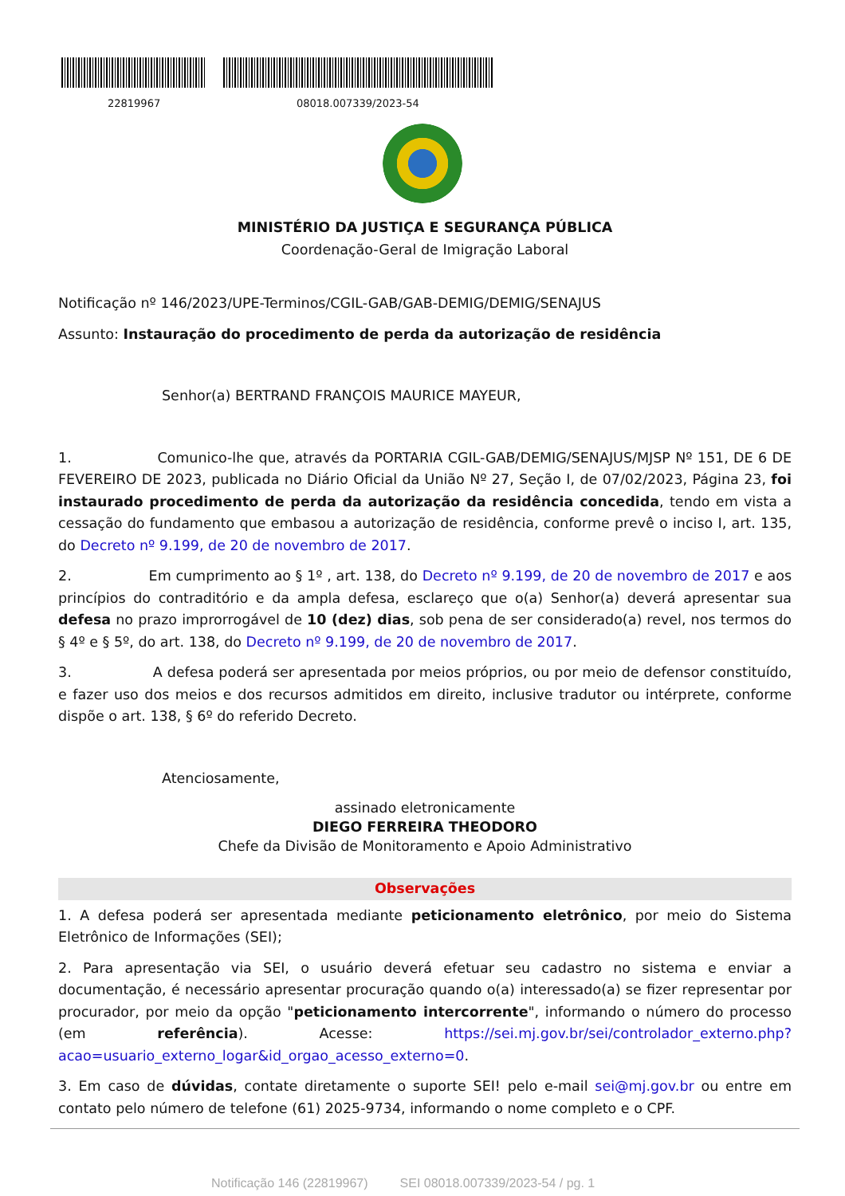22819967 08018.007339/2023-54
MINISTÉRIO DA JUSTIÇA E SEGURANÇA PÚBLICA
Coordenação-Geral de Imigração Laboral
Notificação nº 146/2023/UPE-Terminos/CGIL-GAB/GAB-DEMIG/DEMIG/SENAJUS
Assunto: Instauração do procedimento de perda da autorização de residência
Senhor(a) BERTRAND FRANÇOIS MAURICE MAYEUR,
1. Comunico-lhe que, através da PORTARIA CGIL-GAB/DEMIG/SENAJUS/MJSP Nº 151, DE 6 DE FEVEREIRO DE 2023, publicada no Diário Oficial da União Nº 27, Seção I, de 07/02/2023, Página 23, foi instaurado procedimento de perda da autorização da residência concedida, tendo em vista a cessação do fundamento que embasou a autorização de residência, conforme prevê o inciso I, art. 135, do Decreto nº 9.199, de 20 de novembro de 2017.
2. Em cumprimento ao § 1º , art. 138, do Decreto nº 9.199, de 20 de novembro de 2017 e aos princípios do contraditório e da ampla defesa, esclareço que o(a) Senhor(a) deverá apresentar sua defesa no prazo improrrogável de 10 (dez) dias, sob pena de ser considerado(a) revel, nos termos do § 4º e § 5º, do art. 138, do Decreto nº 9.199, de 20 de novembro de 2017.
3. A defesa poderá ser apresentada por meios próprios, ou por meio de defensor constituído, e fazer uso dos meios e dos recursos admitidos em direito, inclusive tradutor ou intérprete, conforme dispõe o art. 138, § 6º do referido Decreto.
Atenciosamente,
assinado eletronicamente
DIEGO FERREIRA THEODORO
Chefe da Divisão de Monitoramento e Apoio Administrativo
Observações
1. A defesa poderá ser apresentada mediante peticionamento eletrônico, por meio do Sistema Eletrônico de Informações (SEI);
2. Para apresentação via SEI, o usuário deverá efetuar seu cadastro no sistema e enviar a documentação, é necessário apresentar procuração quando o(a) interessado(a) se fizer representar por procurador, por meio da opção "peticionamento intercorrente", informando o número do processo (em referência). Acesse: https://sei.mj.gov.br/sei/controlador_externo.php?acao=usuario_externo_logar&id_orgao_acesso_externo=0.
3. Em caso de dúvidas, contate diretamente o suporte SEI! pelo e-mail sei@mj.gov.br ou entre em contato pelo número de telefone (61) 2025-9734, informando o nome completo e o CPF.
Notificação 146 (22819967) SEI 08018.007339/2023-54 / pg. 1